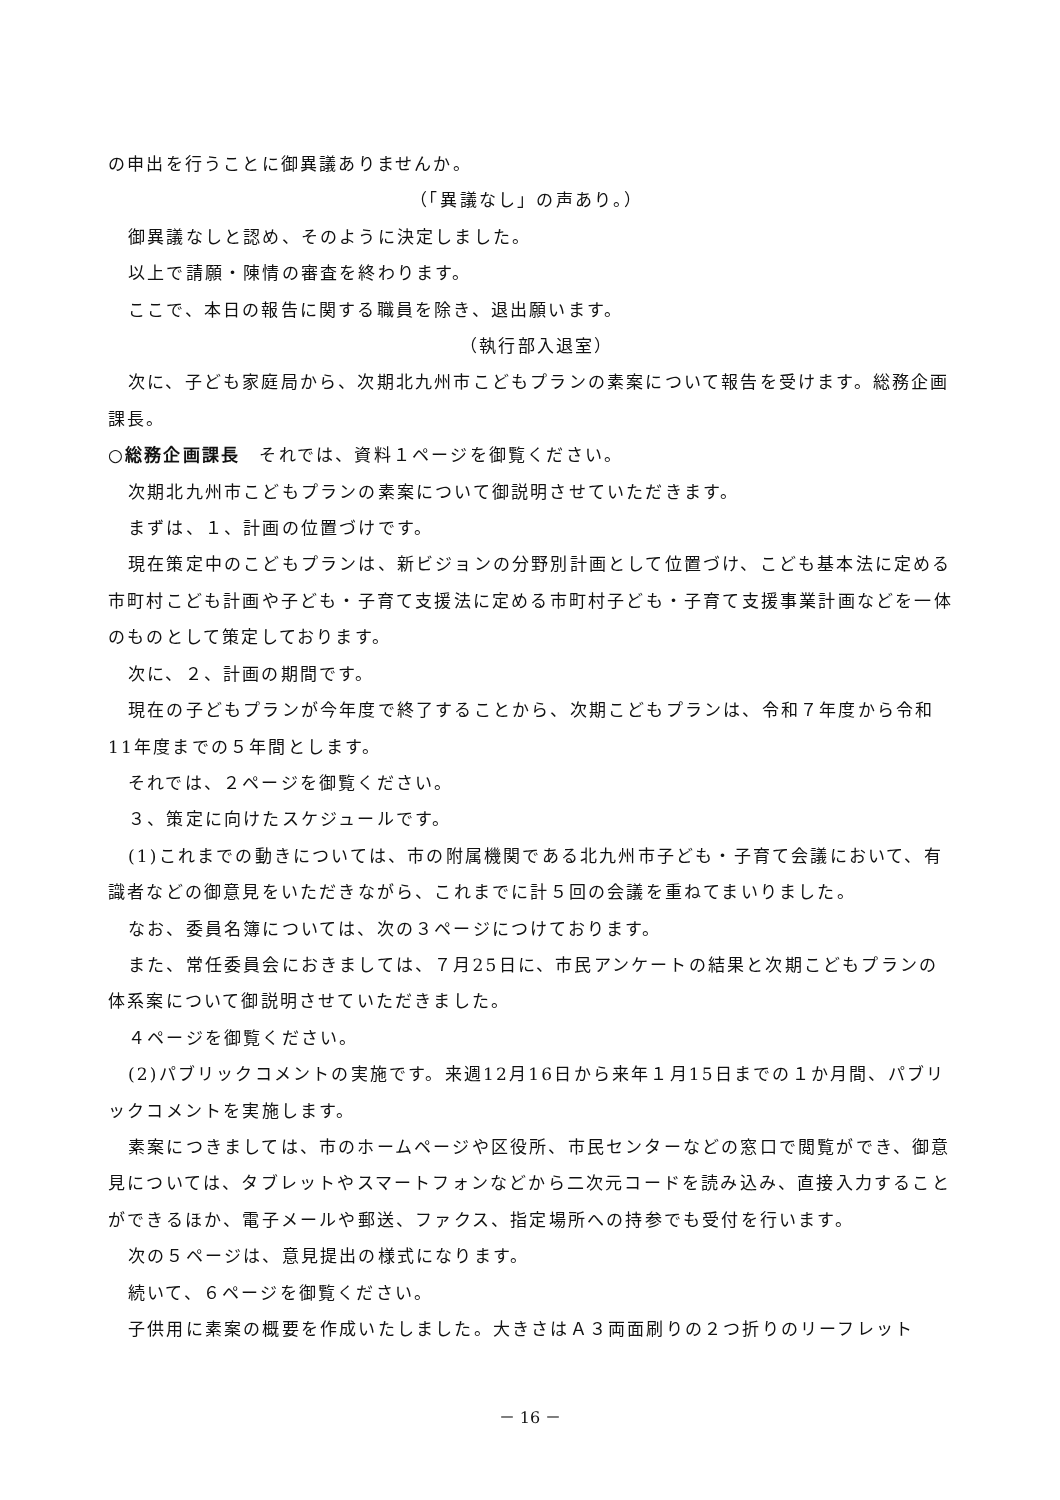の申出を行うことに御異議ありませんか。
（「異議なし」の声あり。）
御異議なしと認め、そのように決定しました。
以上で請願・陳情の審査を終わります。
ここで、本日の報告に関する職員を除き、退出願います。
（執行部入退室）
次に、子ども家庭局から、次期北九州市こどもプランの素案について報告を受けます。総務企画課長。
○総務企画課長　それでは、資料１ページを御覧ください。
次期北九州市こどもプランの素案について御説明させていただきます。
まずは、１、計画の位置づけです。
現在策定中のこどもプランは、新ビジョンの分野別計画として位置づけ、こども基本法に定める市町村こども計画や子ども・子育て支援法に定める市町村子ども・子育て支援事業計画などを一体のものとして策定しております。
次に、２、計画の期間です。
現在の子どもプランが今年度で終了することから、次期こどもプランは、令和７年度から令和11年度までの５年間とします。
それでは、２ページを御覧ください。
３、策定に向けたスケジュールです。
(1)これまでの動きについては、市の附属機関である北九州市子ども・子育て会議において、有識者などの御意見をいただきながら、これまでに計５回の会議を重ねてまいりました。
なお、委員名簿については、次の３ページにつけております。
また、常任委員会におきましては、７月25日に、市民アンケートの結果と次期こどもプランの体系案について御説明させていただきました。
４ページを御覧ください。
(2)パブリックコメントの実施です。来週12月16日から来年１月15日までの１か月間、パブリックコメントを実施します。
素案につきましては、市のホームページや区役所、市民センターなどの窓口で閲覧ができ、御意見については、タブレットやスマートフォンなどから二次元コードを読み込み、直接入力することができるほか、電子メールや郵送、ファクス、指定場所への持参でも受付を行います。
次の５ページは、意見提出の様式になります。
続いて、６ページを御覧ください。
子供用に素案の概要を作成いたしました。大きさはＡ３両面刷りの２つ折りのリーフレット
－ 16 －